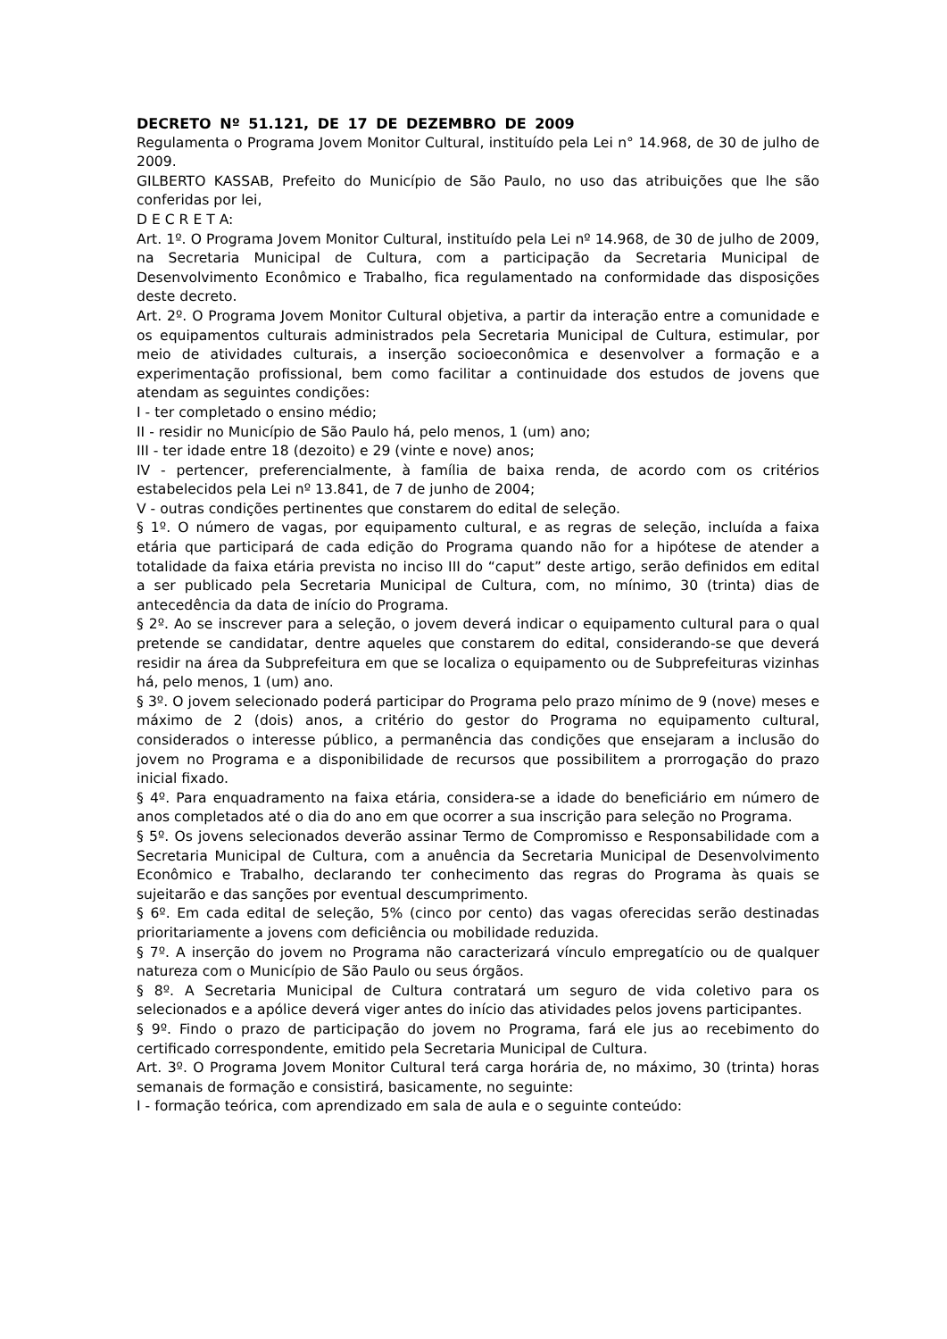DECRETO Nº 51.121, DE 17 DE DEZEMBRO DE 2009
Regulamenta o Programa Jovem Monitor Cultural, instituído pela Lei n° 14.968, de 30 de julho de 2009.
GILBERTO KASSAB, Prefeito do Município de São Paulo, no uso das atribuições que lhe são conferidas por lei,
D E C R E T A:
Art. 1º. O Programa Jovem Monitor Cultural, instituído pela Lei nº 14.968, de 30 de julho de 2009, na Secretaria Municipal de Cultura, com a participação da Secretaria Municipal de Desenvolvimento Econômico e Trabalho, fica regulamentado na conformidade das disposições deste decreto.
Art. 2º. O Programa Jovem Monitor Cultural objetiva, a partir da interação entre a comunidade e os equipamentos culturais administrados pela Secretaria Municipal de Cultura, estimular, por meio de atividades culturais, a inserção socioeconômica e desenvolver a formação e a experimentação profissional, bem como facilitar a continuidade dos estudos de jovens que atendam as seguintes condições:
I - ter completado o ensino médio;
II - residir no Município de São Paulo há, pelo menos, 1 (um) ano;
III - ter idade entre 18 (dezoito) e 29 (vinte e nove) anos;
IV - pertencer, preferencialmente, à família de baixa renda, de acordo com os critérios estabelecidos pela Lei nº 13.841, de 7 de junho de 2004;
V - outras condições pertinentes que constarem do edital de seleção.
§ 1º. O número de vagas, por equipamento cultural, e as regras de seleção, incluída a faixa etária que participará de cada edição do Programa quando não for a hipótese de atender a totalidade da faixa etária prevista no inciso III do “caput” deste artigo, serão definidos em edital a ser publicado pela Secretaria Municipal de Cultura, com, no mínimo, 30 (trinta) dias de antecedência da data de início do Programa.
§ 2º. Ao se inscrever para a seleção, o jovem deverá indicar o equipamento cultural para o qual pretende se candidatar, dentre aqueles que constarem do edital, considerando-se que deverá residir na área da Subprefeitura em que se localiza o equipamento ou de Subprefeituras vizinhas há, pelo menos, 1 (um) ano.
§ 3º. O jovem selecionado poderá participar do Programa pelo prazo mínimo de 9 (nove) meses e máximo de 2 (dois) anos, a critério do gestor do Programa no equipamento cultural, considerados o interesse público, a permanência das condições que ensejaram a inclusão do jovem no Programa e a disponibilidade de recursos que possibilitem a prorrogação do prazo inicial fixado.
§ 4º. Para enquadramento na faixa etária, considera-se a idade do beneficiário em número de anos completados até o dia do ano em que ocorrer a sua inscrição para seleção no Programa.
§ 5º. Os jovens selecionados deverão assinar Termo de Compromisso e Responsabilidade com a Secretaria Municipal de Cultura, com a anuência da Secretaria Municipal de Desenvolvimento Econômico e Trabalho, declarando ter conhecimento das regras do Programa às quais se sujeitarão e das sanções por eventual descumprimento.
§ 6º. Em cada edital de seleção, 5% (cinco por cento) das vagas oferecidas serão destinadas prioritariamente a jovens com deficiência ou mobilidade reduzida.
§ 7º. A inserção do jovem no Programa não caracterizará vínculo empregatício ou de qualquer natureza com o Município de São Paulo ou seus órgãos.
§ 8º. A Secretaria Municipal de Cultura contratará um seguro de vida coletivo para os selecionados e a apólice deverá viger antes do início das atividades pelos jovens participantes.
§ 9º. Findo o prazo de participação do jovem no Programa, fará ele jus ao recebimento do certificado correspondente, emitido pela Secretaria Municipal de Cultura.
Art. 3º. O Programa Jovem Monitor Cultural terá carga horária de, no máximo, 30 (trinta) horas semanais de formação e consistirá, basicamente, no seguinte:
I - formação teórica, com aprendizado em sala de aula e o seguinte conteúdo: